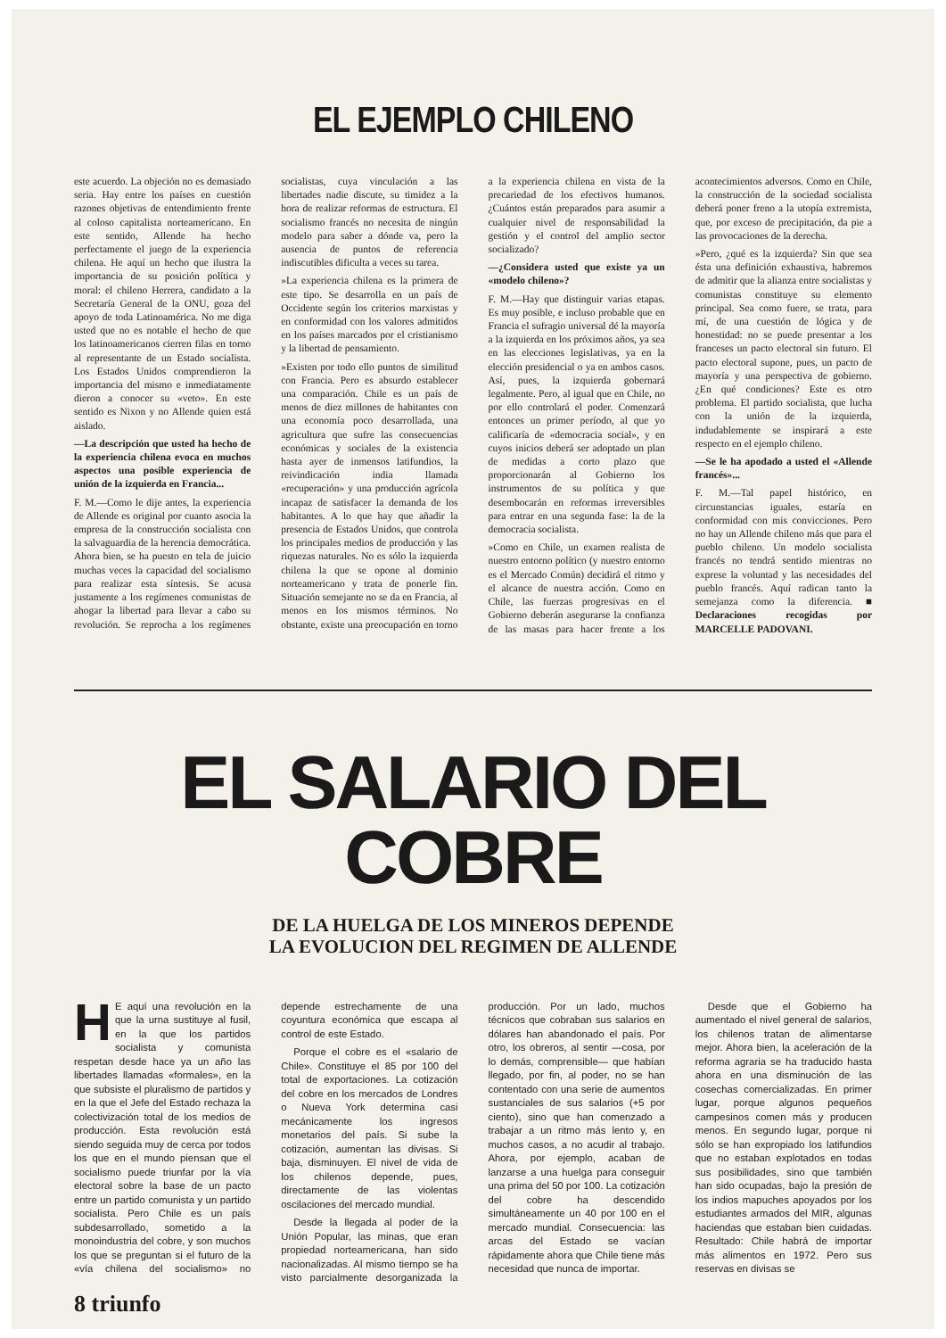EL EJEMPLO CHILENO
este acuerdo. La objeción no es demasiado seria. Hay entre los países en cuestión razones objetivas de entendimiento frente al coloso capitalista norteamericano. En este sentido, Allende ha hecho perfectamente el juego de la experiencia chilena. He aquí un hecho que ilustra la importancia de su posición política y moral: el chileno Herrera, candidato a la Secretaría General de la ONU, goza del apoyo de toda Latinoamérica. No me diga usted que no es notable el hecho de que los latinoamericanos cierren filas en torno al representante de un Estado socialista. Los Estados Unidos comprendieron la importancia del mismo e inmediatamente dieron a conocer su «veto». En este sentido es Nixon y no Allende quien está aislado.
—La descripción que usted ha hecho de la experiencia chilena evoca en muchos aspectos una posible experiencia de unión de la izquierda en Francia...
F. M.—Como le dije antes, la experiencia de Allende es original por cuanto asocia la empresa de la construcción socialista con la salvaguardia de la herencia democrática. Ahora bien, se ha puesto en tela de juicio muchas veces la capacidad del socialismo para realizar esta síntesis. Se acusa justamente a los regímenes comunistas de ahogar la libertad para llevar a cabo su revolución. Se reprocha a los regímenes socialistas, cuya vinculación a las libertades nadie discute, su timidez a la hora de realizar reformas de estructura. El socialismo francés no necesita de ningún modelo para saber a dónde va, pero la ausencia de puntos de referencia indiscutibles dificulta a veces su tarea.
»La experiencia chilena es la primera de este tipo. Se desarrolla en un país de Occidente según los criterios marxistas y en conformidad con los valores admitidos en los países marcados por el cristianismo y la libertad de pensamiento.
»Existen por todo ello puntos de similitud con Francia. Pero es absurdo establecer una comparación. Chile es un país de menos de diez millones de habitantes con una economía poco desarrollada, una agricultura que sufre las consecuencias económicas y sociales de la existencia hasta ayer de inmensos latifundios, la reivindicación india llamada «recuperación» y una producción agrícola incapaz de satisfacer la demanda de los habitantes. A lo que hay que añadir la presencia de Estados Unidos, que controla los principales medios de producción y las riquezas naturales. No es sólo la izquierda chilena la que se opone al dominio norteamericano y trata de ponerle fin. Situación semejante no se da en Francia, al menos en los mismos términos. No obstante, existe una preocupación en torno a la experiencia chilena en vista de la precariedad de los efectivos humanos. ¿Cuántos están preparados para asumir a cualquier nivel de responsabilidad la gestión y el control del amplio sector socializado?
—¿Considera usted que existe ya un «modelo chileno»?
F. M.—Hay que distinguir varias etapas. Es muy posible, e incluso probable que en Francia el sufragio universal dé la mayoría a la izquierda en los próximos años, ya sea en las elecciones legislativas, ya en la elección presidencial o ya en ambos casos. Así, pues, la izquierda gobernará legalmente. Pero, al igual que en Chile, no por ello controlará el poder. Comenzará entonces un primer período, al que yo calificaría de «democracia social», y en cuyos inicios deberá ser adoptado un plan de medidas a corto plazo que proporcionarán al Gobierno los instrumentos de su política y que desembocarán en reformas irreversibles para entrar en una segunda fase: la de la democracia socialista.
»Como en Chile, un examen realista de nuestro entorno político (y nuestro entorno es el Mercado Común) decidirá el ritmo y el alcance de nuestra acción. Como en Chile, las fuerzas progresivas en el Gobierno deberán asegurarse la confianza de las masas para hacer frente a los acontecimientos adversos. Como en Chile, la construcción de la sociedad socialista deberá poner freno a la utopía extremista, que, por exceso de precipitación, da pie a las provocaciones de la derecha.
»Pero, ¿qué es la izquierda? Sin que sea ésta una definición exhaustiva, habremos de admitir que la alianza entre socialistas y comunistas constituye su elemento principal. Sea como fuere, se trata, para mí, de una cuestión de lógica y de honestidad: no se puede presentar a los franceses un pacto electoral sin futuro. El pacto electoral supone, pues, un pacto de mayoría y una perspectiva de gobierno. ¿En qué condiciones? Este es otro problema. El partido socialista, que lucha con la unión de la izquierda, indudablemente se inspirará a este respecto en el ejemplo chileno.
—Se le ha apodado a usted el «Allende francés»...
F. M.—Tal papel histórico, en circunstancias iguales, estaría en conformidad con mis convicciones. Pero no hay un Allende chileno más que para el pueblo chileno. Un modelo socialista francés no tendrá sentido mientras no exprese la voluntad y las necesidades del pueblo francés. Aquí radican tanto la semejanza como la diferencia. ■ Declaraciones recogidas por MARCELLE PADOVANI.
EL SALARIO DEL COBRE
DE LA HUELGA DE LOS MINEROS DEPENDE
LA EVOLUCION DEL REGIMEN DE ALLENDE
HE aquí una revolución en la que la urna sustituye al fusil, en la que los partidos socialista y comunista respetan desde hace ya un año las libertades llamadas «formales», en la que subsiste el pluralismo de partidos y en la que el Jefe del Estado rechaza la colectivización total de los medios de producción. Esta revolución está siendo seguida muy de cerca por todos los que en el mundo piensan que el socialismo puede triunfar por la vía electoral sobre la base de un pacto entre un partido comunista y un partido socialista. Pero Chile es un país subdesarrollado, sometido a la monoindustria del cobre, y son muchos los que se preguntan si el futuro de la «vía chilena del socialismo» no depende estrechamente de una coyuntura económica que escapa al control de este Estado.
Porque el cobre es el «salario de Chile». Constituye el 85 por 100 del total de exportaciones. La cotización del cobre en los mercados de Londres o Nueva York determina casi mecánicamente los ingresos monetarios del país. Si sube la cotización, aumentan las divisas. Si baja, disminuyen. El nivel de vida de los chilenos depende, pues, directamente de las violentas oscilaciones del mercado mundial.
Desde la llegada al poder de la Unión Popular, las minas, que eran propiedad norteamericana, han sido nacionalizadas. Al mismo tiempo se ha visto parcialmente desorganizada la producción. Por un lado, muchos técnicos que cobraban sus salarios en dólares han abandonado el país. Por otro, los obreros, al sentir —cosa, por lo demás, comprensible— que habían llegado, por fin, al poder, no se han contentado con una serie de aumentos sustanciales de sus salarios (+5 por ciento), sino que han comenzado a trabajar a un ritmo más lento y, en muchos casos, a no acudir al trabajo. Ahora, por ejemplo, acaban de lanzarse a una huelga para conseguir una prima del 50 por 100. La cotización del cobre ha descendido simultáneamente un 40 por 100 en el mercado mundial. Consecuencia: las arcas del Estado se vacían rápidamente ahora que Chile tiene más necesidad que nunca de importar.
Desde que el Gobierno ha aumentado el nivel general de salarios, los chilenos tratan de alimentarse mejor. Ahora bien, la aceleración de la reforma agraria se ha traducido hasta ahora en una disminución de las cosechas comercializadas. En primer lugar, porque algunos pequeños campesinos comen más y producen menos. En segundo lugar, porque ni sólo se han expropiado los latifundios que no estaban explotados en todas sus posibilidades, sino que también han sido ocupadas, bajo la presión de los indios mapuches apoyados por los estudiantes armados del MIR, algunas haciendas que estaban bien cuidadas. Resultado: Chile habrá de importar más alimentos en 1972. Pero sus reservas en divisas se
8 triunfo